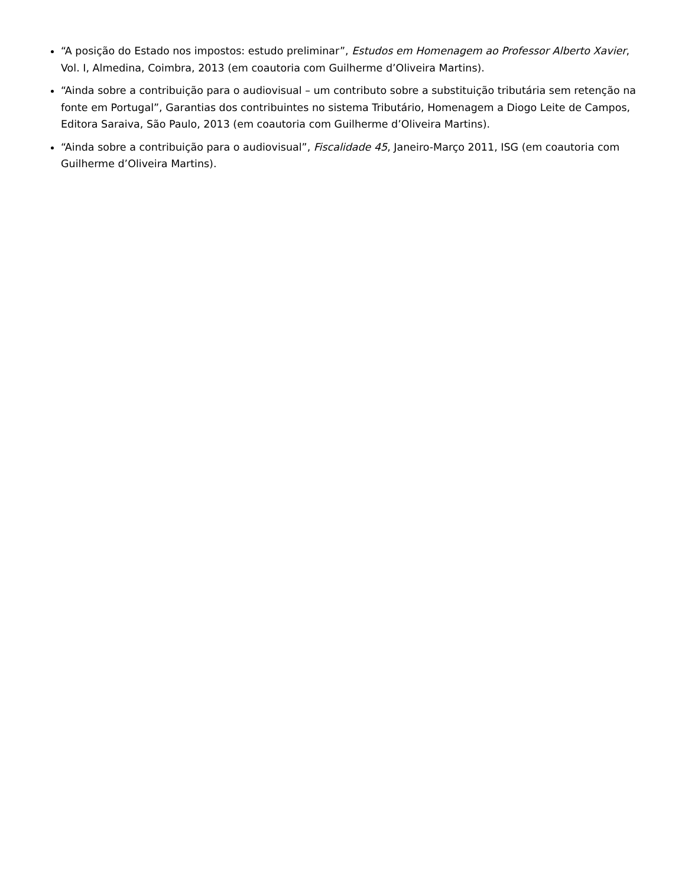“A posição do Estado nos impostos: estudo preliminar”, Estudos em Homenagem ao Professor Alberto Xavier, Vol. I, Almedina, Coimbra, 2013 (em coautoria com Guilherme d’Oliveira Martins).
“Ainda sobre a contribuição para o audiovisual – um contributo sobre a substituição tributária sem retenção na fonte em Portugal”, Garantias dos contribuintes no sistema Tributário, Homenagem a Diogo Leite de Campos, Editora Saraiva, São Paulo, 2013 (em coautoria com Guilherme d’Oliveira Martins).
“Ainda sobre a contribuição para o audiovisual”, Fiscalidade 45, Janeiro-Março 2011, ISG (em coautoria com Guilherme d’Oliveira Martins).